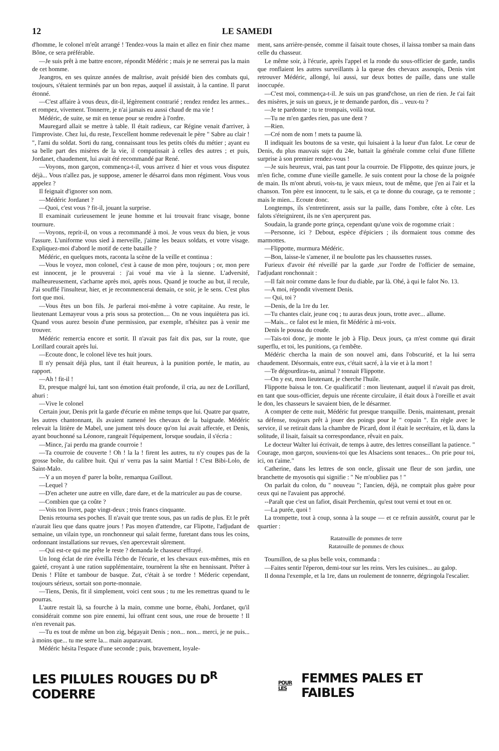12 LE SAMEDI
d'homme, le colonel m'eût arrangé ! Tendez-vous la main et allez en finir chez mame Bône, ce sera préférable.
—Je suis prêt à me battre encore, répondit Médéric ; mais je ne serrerai pas la main de cet homme.
Jeangros, en ses quinze années de maîtrise, avait présidé bien des combats qui, toujours, s'étaient terminés par un bon repas, auquel il assistait, à la cantine. Il parut étonné.
—C'est affaire à vous deux, dit-il, légèrement contrarié ; rendez rendez les armes... et rompez, vivement. Tonnerre, je n'ai jamais eu aussi chaud de ma vie !
Médéric, de suite, se mit en tenue pour se rendre à l'ordre.
Mauregard allait se mettre à table. Il était radieux, car Régine venait d'arriver, à l'improviste. Chez lui, du reste, l'excellent homme redevenait le père " Sabre au clair ! ", l'ami du soldat. Sorti du rang, connaissant tous les petits côtés du métier ; ayant eu sa belle part des misères de la vie, il compatissait à celles des autres ; et puis, Jordanet, chaudement, lui avait été recommandé par René.
—Voyons, mon garçon, commença-t-il, vous arrivez d hier et vous vous disputez déjà... Vous n'allez pas, je suppose, amener le désarroi dans mon régiment. Vous vous appelez ?
Il feignait d'ignorer son nom.
—Médéric Jordanet ?
—Quoi, c'est vous ? fit-il, jouant la surprise.
Il examinait curieusement le jeune homme et lui trouvait franc visage, bonne tournure.
—Voyons, reprit-il, on vous a recommandé à moi. Je vous veux du bien, je vous l'assure. L'uniforme vous sied à merveille, j'aime les beaux soldats, et votre visage. Expliquez-moi d'abord le motif de cette bataille ?
Médéric, en quelques mots, raconta la scène de la veille et continua :
—Vous le voyez, mon colonel, c'est à cause de mon père, toujours ; or, mon pere est innocent, je le prouverai : j'ai voué ma vie à la sienne. L'adversité, malheureusement, s'acharne après moi, après nous. Quand je touche au but, il recule, J'ai soufflé l'insulteur, hier, et je recommencerai demain, ce soir, je le sens. C'est plus fort que moi.
—Vous êtes un bon fils. Je parlerai moi-même à votre capitaine. Au reste, le lieutenant Lemayeur vous a pris sous sa protection.... On ne vous inquiètera pas ici. Quand vous aurez besoin d'une permission, par exemple, n'hésitez pas à venir me trouver.
Médéric remercia encore et sortit. Il n'avait pas fait dix pas, sur la route, que Lorillard courait après lui.
—Ecoute donc, le colonel lève tes huit jours.
Il n'y pensait déjà plus, tant il était heureux, à la punition portée, le matin, au rapport.
—Ah ! fit-il !
Et, presque malgré lui, tant son émotion était profonde, il cria, au nez de Lorillard, ahuri :
—Vive le colonel
Certain jour, Denis prit la garde d'écurie en même temps que lui. Quatre par quatre, les autres chantonnant, ils avaient ramené les chevaux de la baignade. Médéric relevait la litière de Mabel, une jument très douce qu'on lui avait affectée, et Denis, ayant bouchonné sa Léonore, rangeait l'équipement, lorsque soudain, il s'écria :
—Mince, j'ai perdu ma grande courroie !
—Ta courroie de couverte ! Oh ! la la ! firent les autres, tu n'y coupes pas de la grosse boîte, du calibre huit. Qui n' verra pas la saint Martial ! C'est Bibi-Lolo, de Saint-Malo.
—Y a un moyen d' parer la boîte, remarqua Guillout.
—Lequel ?
—D'en acheter une autre en ville, dare dare, et de la matriculer au pas de course.
—Combien que ça coûte ?
—Vois ton livret, page vingt-deux ; trois francs cinquante.
Denis retourna ses poches. Il n'avait que trente sous, pas un radis de plus. Et le prêt n'aurait lieu que dans quatre jours ! Pas moyen d'attendre, car Flipotte, l'adjudant de semaine, un vilain type, un ronchonneur qui salait ferme, furetant dans tous les coins, ordonnant installations sur revues, s'en apercevrait sûrement.
—Qui est-ce qui me prête le reste ? demanda le chasseur effrayé.
Un long éclat de rire éveilla l'écho de l'écurie, et les chevaux eux-mêmes, mis en gaieté, croyant à une ration supplémentaire, tournèrent la tête en hennissant. Prêter à Denis ! Flûte et tambour de basque. Zut, c'était à se tordre ! Méderic cependant, toujours sérieux, sortait son porte-monnaie.
—Tiens, Denis, fit il simplement, voici cent sous ; tu me les remettras quand tu le pourras.
L'autre restait là, sa fourche à la main, comme une borne, ébahi, Jordanet, qu'il considérait comme son pire ennemi, lui offrant cent sous, une roue de brouette ! Il n'en revenait pas.
—Tu es tout de même un bon zig, bégayait Denis ; non... non... merci, je ne puis... à moins que... tu me serre la... main auparavant.
Médéric hésita l'espace d'une seconde ; puis, bravement, loyale-
ment, sans arrière-pensée, comme il faisait toute choses, il laissa tomber sa main dans celle du chasseur.
Le même soir, à l'écurie, après l'appel et la ronde du sous-officier de garde, tandis que ronflaient les autres surveillants à la queue des chevaux assoupis, Denis vint retrouver Médéric, allongé, lui aussi, sur deux bottes de paille, dans une stalle inoccupée.
—C'est moi, commença-t-il. Je suis un pas grand'chose, un rien de rien. Je t'ai fait des misères, je suis un gueux, je te demande pardon, dis .. veux-tu ?
—Je te pardonne ; tu te trompais, voilà tout.
—Tu ne m'en gardes rien, pas une dent ?
—Rien.
—Cré nom de nom ! mets ta paume là.
Il indiquait les boutons de sa veste, qui luisaient à la lueur d'un falot. Le cœur de Denis, du plus mauvais sujet du 24e, battait la générale comme celui d'une fillette surprise à son premier rendez-vous !
—Je suis heureux, vrai, pas tant pour la courroie. De Flippotte, des quinze jours, je m'en fiche, comme d'une vieille gamelle. Je suis content pour la chose de la poignée de main. Ils m'ont abruti, vois-tu, je vaux mieux, tout de même, que j'en ai l'air et la chanson. Ton père est innocent, tu le sais, et ça te donne du courage, ça te remonte ; mais le mien... Ecoute donc.
Longtemps, ils s'entretinrent, assis sur la paille, dans l'ombre, côte à côte. Les falots s'éteignirent, ils ne s'en aperçurent pas.
Soudain, la grande porte grinça, cependant qu'une voix de rogomme criait :
—Personne, ici ? Debout, espèce d'épiciers ; ils dormaient tous comme des marmottes.
—Flippotte, murmura Médéric.
—Bon, laisse-le s'amener, il ne boulotte pas les chaussettes russes.
Furieux d'avoir été réveillé par la garde ,sur l'ordre de l'officier de semaine, l'adjudant ronchonnait :
—Il fait noir comme dans le four du diable, par là. Ohé, à qui le falot No. 13.
—A moi, répondit vivement Denis.
— Qui, toi ?
—Denis, de la 1re du 1er.
—Tu chantes clair, jeune coq ; tu auras deux jours, trotte avec... allume.
—Mais... ce falot est le mien, fit Médéric à mi-voix.
Denis le poussa du coude.
—Tais-toi donc, je monte le job à Flip. Deux jours, ça m'est comme qui dirait superflu, et toi, les punitions, ça t'embête.
Médéric chercha la main de son nouvel ami, dans l'obscurité, et la lui serra chaudement. Désormais, entre eux, c'était sacré, à la vie et à la mort !
—Te dégourdiras-tu, animal ? tonnait Flippotte.
—On y est, mon lieutenant, je cherche l'huile.
Flippotte baissa le ton. Ce qualificatif : mon lieutenant, auquel il n'avait pas droit, en tant que sous-officier, depuis une récente circulaire, il était doux à l'oreille et avait le don, les chasseurs le savaient bien, de le désarmer.
A compter de cette nuit, Médéric fut presque tranquille. Denis, maintenant, prenait sa défense, toujours prêt à jouer des poings pour le " copain ". En règle avec le service, il se retirait dans la chambre de Picard, dont il était le secrétaire, et là, dans la solitude, il lisait, faisait sa correspondance, rêvait en paix.
Le docteur Walter lui écrivait, de temps à autre, des lettres conseillant la patience. " Courage, mon garçon, souviens-toi que les Alsaciens sont tenaces... On prie pour toi, ici, on t'aime."
Catherine, dans les lettres de son oncle, glissait une fleur de son jardin, une branchette de myosotis qui signifie : " Ne m'oubliez pas ! "
On parlait du colon, du " nouveau "; l'ancien, déjà, ne comptait plus guère pour ceux qui ne l'avaient pas approché.
--Paraît que c'est un fafiot, disait Perchemin, qu'est tout verni et tout en or.
—La purée, quoi !
La trompette, tout à coup, sonna à la soupe — et ce refrain aussitôt, courut par le quartier :
Ratatouille de pommes de terre
Ratatouille de pommes de choux
Tournillon, de sa plus belle voix, commanda :
—Faites sentir l'éperon, demi-tour sur les reins. Vers les cuisines... au galop.
Il donna l'exemple, et la 1re, dans un roulement de tonnerre, dégringola l'escalier.
LES PILULES ROUGES DU D<sup>R</sup> CODERRE POUR LES FEMMES PALES ET FAIBLES